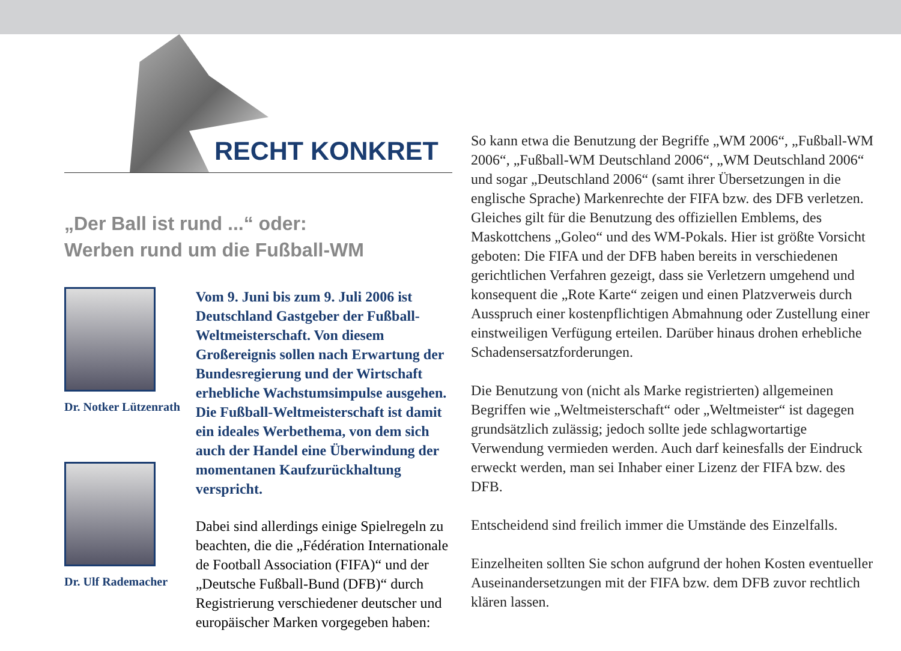RECHT KONKRET
„Der Ball ist rund ...“ oder:
Werben rund um die Fußball-WM
Dr. Notker Lützenrath
Dr. Ulf Rademacher
Vom 9. Juni bis zum 9. Juli 2006 ist Deutschland Gastgeber der Fußball-Weltmeisterschaft. Von diesem Großereignis sollen nach Erwartung der Bundesregierung und der Wirtschaft erhebliche Wachstumsimpulse ausgehen. Die Fußball-Weltmeisterschaft ist damit ein ideales Werbethema, von dem sich auch der Handel eine Überwindung der momentanen Kaufzurückhaltung verspricht.
Dabei sind allerdings einige Spielregeln zu beachten, die die „Fédération Internationale de Football Association (FIFA)“ und der „Deutsche Fußball-Bund (DFB)“ durch Registrierung verschiedener deutscher und europäischer Marken vorgegeben haben:
So kann etwa die Benutzung der Begriffe „WM 2006“, „Fußball-WM 2006“, „Fußball-WM Deutschland 2006“, „WM Deutschland 2006“ und sogar „Deutschland 2006“ (samt ihrer Übersetzungen in die englische Sprache) Markenrechte der FIFA bzw. des DFB verletzen. Gleiches gilt für die Benutzung des offiziellen Emblems, des Maskottchens „Goleo“ und des WM-Pokals. Hier ist größte Vorsicht geboten: Die FIFA und der DFB haben bereits in verschiedenen gerichtlichen Verfahren gezeigt, dass sie Verletzern umgehend und konsequent die „Rote Karte“ zeigen und einen Platzverweis durch Ausspruch einer kostenpflichtigen Abmahnung oder Zustellung einer einstweiligen Verfügung erteilen. Darüber hinaus drohen erhebliche Schadensersatzforderungen.
Die Benutzung von (nicht als Marke registrierten) allgemeinen Begriffen wie „Weltmeisterschaft“ oder „Weltmeister“ ist dagegen grundsätzlich zulässig; jedoch sollte jede schlagwortartige Verwendung vermieden werden. Auch darf keinesfalls der Eindruck erweckt werden, man sei Inhaber einer Lizenz der FIFA bzw. des DFB.
Entscheidend sind freilich immer die Umstände des Einzelfalls.
Einzelheiten sollten Sie schon aufgrund der hohen Kosten eventueller Auseinandersetzungen mit der FIFA bzw. dem DFB zuvor rechtlich klären lassen.